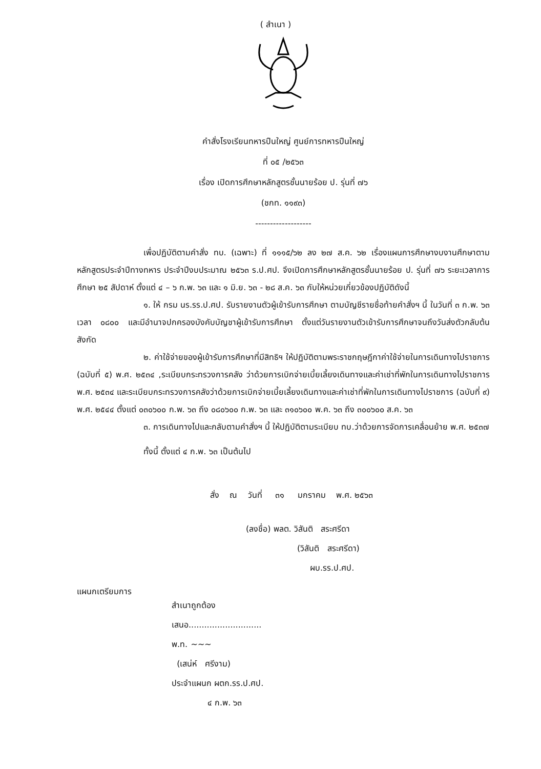( สำเนา )
คำสั่งโรงเรียนทหารปืนใหญ่ ศูนย์การทหารปืนใหญ่
ที่ ๐๕ /๒๕๖๓
เรื่อง เปิดการศึกษาหลักสูตรชั้นนายร้อย ป. รุ่นที่ ๗๖
(ชกท. ๑๑๙๓)
-------------------
เพื่อปฏิบัติตามคำสั่ง ทบ. (เฉพาะ) ที่ ๑๑๑๕/๖๒ ลง ๒๗ ส.ค. ๖๒ เรื่องแผนการศึกษางบงานศึกษาตามหลักสูตรประจำปีทางทหาร ประจำปีงบประมาณ ๒๕๖๓ ร.ป.ศป. จึงเปิดการศึกษาหลักสูตรชั้นนายร้อย ป. รุ่นที่ ๗๖ ระยะเวลาการศึกษา ๒๕ สัปดาห์ ตั้งแต่ ๔ – ๖ ก.พ. ๖๓ และ ๑ มิ.ย. ๖๓ - ๒๘ ส.ค. ๖๓ กับให้หน่วยเกี่ยวข้องปฏิบัติดังนี้
๑. ให้ กรม นร.รร.ป.ศป. รับรายงานตัวผู้เข้ารับการศึกษา ตามบัญชีรายชื่อท้ายคำสั่งฯ นี้ ในวันที่ ๓ ก.พ. ๖๓ เวลา ๐๘๐๐ และมีอำนาจปกครองบังคับบัญชาผู้เข้ารับการศึกษา ตั้งแต่วันรายงานตัวเข้ารับการศึกษาจนถึงวันส่งตัวกลับต้นสังกัด
๒. ค่าใช้จ่ายของผู้เข้ารับการศึกษาที่มีสิทธิฯ ให้ปฏิบัติตามพระราชกฤษฎีกาค่าใช้จ่ายในการเดินทางไปราชการ (ฉบับที่ ๕) พ.ศ. ๒๕๓๔ ,ระเบียบกระทรวงการคลัง ว่าด้วยการเบิกจ่ายเบี้ยเลี้ยงเดินทางและค่าเช่าที่พักในการเดินทางไปราชการ พ.ศ. ๒๕๓๔ และระเบียบกระทรวงการคลังว่าด้วยการเบิกจ่ายเบี้ยเลี้ยงเดินทางและค่าเช่าที่พักในการเดินทางไปราชการ (ฉบับที่ ๙) พ.ศ. ๒๕๔๔ ตั้งแต่ ๐๓๐๖๐๐ ก.พ. ๖๓ ถึง ๐๘๐๖๐๐ ก.พ. ๖๓ และ ๓๑๐๖๐๐ พ.ค. ๖๓ ถึง ๓๐๐๖๐๐ ส.ค. ๖๓
๓. การเดินทางไปและกลับตามคำสั่งฯ นี้ ให้ปฏิบัติตามระเบียบ ทบ.ว่าด้วยการจัดการเคลื่อนย้าย พ.ศ. ๒๕๓๗
ทั้งนี้ ตั้งแต่ ๔ ก.พ. ๖๓ เป็นต้นไป
สั่ง ณ วันที่ ๓๑ มกราคม พ.ศ. ๒๕๖๓
(ลงชื่อ) พลต. วิสันติ สระศรีดา
(วิสันติ สระศรีดา)
ผบ.รร.ป.ศป.
แผนกเตรียมการ
สำเนาถูกต้อง
เสนอ............................
พ.ท. ~~~
(เสน่ห์ ศรีงาม)
ประจำแผนก ผตก.รร.ป.ศป.
๔ ก.พ. ๖๓